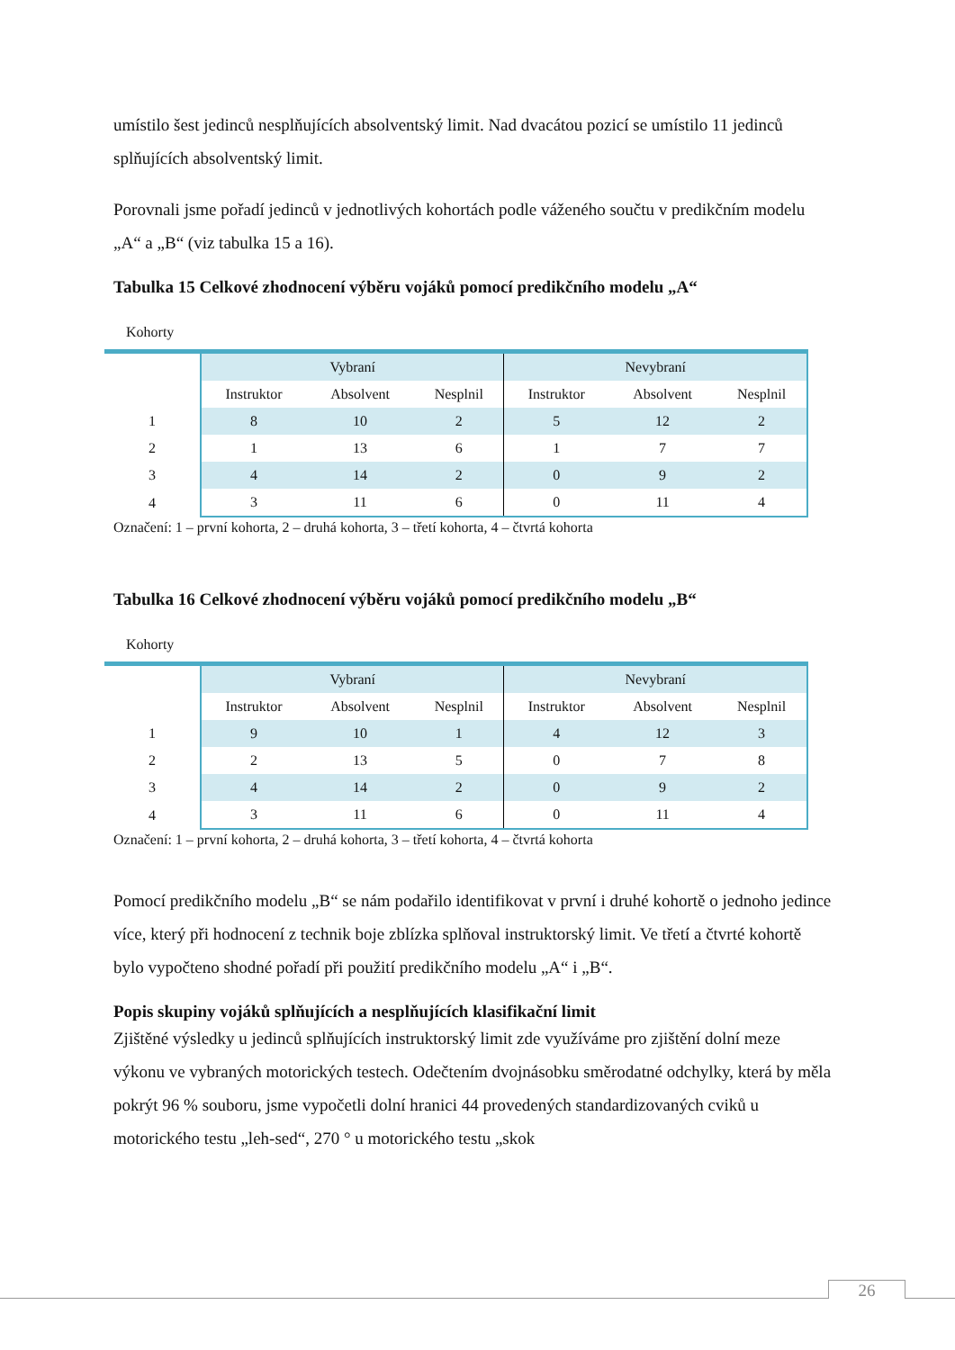umístilo šest jedinců nesplňujících absolventský limit. Nad dvacátou pozicí se umístilo 11 jedinců splňujících absolventský limit.
Porovnali jsme pořadí jedinců v jednotlivých kohortách podle váženého součtu v predikčním modelu „A“ a „B“ (viz tabulka 15 a 16).
Tabulka 15 Celkové zhodnocení výběru vojáků pomocí predikčního modelu „A“
Kohorty
| | Vybraní | | | Nevybraní | | |
| | Instruktor | Absolvent | Nesplnil | Instruktor | Absolvent | Nesplnil |
| 1 | 8 | 10 | 2 | 5 | 12 | 2 |
| 2 | 1 | 13 | 6 | 1 | 7 | 7 |
| 3 | 4 | 14 | 2 | 0 | 9 | 2 |
| 4 | 3 | 11 | 6 | 0 | 11 | 4 |
Označení: 1 – první kohorta, 2 – druhá kohorta, 3 – třetí kohorta, 4 – čtvrtá kohorta
Tabulka 16 Celkové zhodnocení výběru vojáků pomocí predikčního modelu „B“
Kohorty
| | Vybraní | | | Nevybraní | | |
| | Instruktor | Absolvent | Nesplnil | Instruktor | Absolvent | Nesplnil |
| 1 | 9 | 10 | 1 | 4 | 12 | 3 |
| 2 | 2 | 13 | 5 | 0 | 7 | 8 |
| 3 | 4 | 14 | 2 | 0 | 9 | 2 |
| 4 | 3 | 11 | 6 | 0 | 11 | 4 |
Označení: 1 – první kohorta, 2 – druhá kohorta, 3 – třetí kohorta, 4 – čtvrtá kohorta
Pomocí predikčního modelu „B“ se nám podařilo identifikovat v první i druhé kohortě o jednoho jedince více, který při hodnocení z technik boje zblízka splňoval instruktorský limit. Ve třetí a čtvrté kohortě bylo vypočteno shodné pořadí při použití predikčního modelu „A“ i „B“.
Popis skupiny vojáků splňujících a nesplňujících klasifikační limit
Zjištěné výsledky u jedinců splňujících instruktorský limit zde využíváme pro zjištění dolní meze výkonu ve vybraných motorických testech. Odečtením dvojnásobku směrodatné odchylky, která by měla pokrýt 96 % souboru, jsme vypočetli dolní hranici 44 provedených standardizovaných cviků u motorického testu „leh-sed“, 270 ° u motorického testu „skok
26